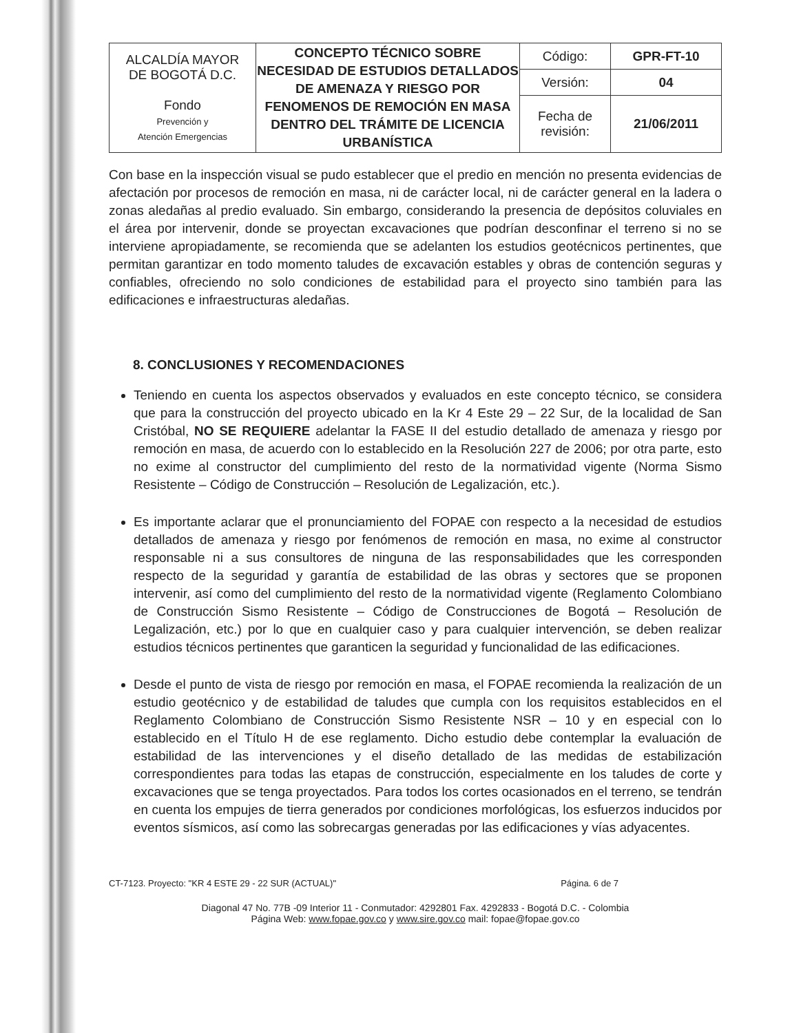| ALCALDÍA MAYOR DE BOGOTÁ D.C. Fondo Prevención y Atención Emergencias | CONCEPTO TÉCNICO SOBRE NECESIDAD DE ESTUDIOS DETALLADOS DE AMENAZA Y RIESGO POR FENOMENOS DE REMOCIÓN EN MASA DENTRO DEL TRÁMITE DE LICENCIA URBANÍSTICA | Código: | GPR-FT-10 |
| | | Versión: | 04 |
| | | Fecha de revisión: | 21/06/2011 |
Con base en la inspección visual se pudo establecer que el predio en mención no presenta evidencias de afectación por procesos de remoción en masa, ni de carácter local, ni de carácter general en la ladera o zonas aledañas al predio evaluado. Sin embargo, considerando la presencia de depósitos coluviales en el área por intervenir, donde se proyectan excavaciones que podrían desconfinar el terreno si no se interviene apropiadamente, se recomienda que se adelanten los estudios geotécnicos pertinentes, que permitan garantizar en todo momento taludes de excavación estables y obras de contención seguras y confiables, ofreciendo no solo condiciones de estabilidad para el proyecto sino también para las edificaciones e infraestructuras aledañas.
8. CONCLUSIONES Y RECOMENDACIONES
Teniendo en cuenta los aspectos observados y evaluados en este concepto técnico, se considera que para la construcción del proyecto ubicado en la Kr 4 Este 29 – 22 Sur, de la localidad de San Cristóbal, NO SE REQUIERE adelantar la FASE II del estudio detallado de amenaza y riesgo por remoción en masa, de acuerdo con lo establecido en la Resolución 227 de 2006; por otra parte, esto no exime al constructor del cumplimiento del resto de la normatividad vigente (Norma Sismo Resistente – Código de Construcción – Resolución de Legalización, etc.).
Es importante aclarar que el pronunciamiento del FOPAE con respecto a la necesidad de estudios detallados de amenaza y riesgo por fenómenos de remoción en masa, no exime al constructor responsable ni a sus consultores de ninguna de las responsabilidades que les corresponden respecto de la seguridad y garantía de estabilidad de las obras y sectores que se proponen intervenir, así como del cumplimiento del resto de la normatividad vigente (Reglamento Colombiano de Construcción Sismo Resistente – Código de Construcciones de Bogotá – Resolución de Legalización, etc.) por lo que en cualquier caso y para cualquier intervención, se deben realizar estudios técnicos pertinentes que garanticen la seguridad y funcionalidad de las edificaciones.
Desde el punto de vista de riesgo por remoción en masa, el FOPAE recomienda la realización de un estudio geotécnico y de estabilidad de taludes que cumpla con los requisitos establecidos en el Reglamento Colombiano de Construcción Sismo Resistente NSR – 10 y en especial con lo establecido en el Título H de ese reglamento. Dicho estudio debe contemplar la evaluación de estabilidad de las intervenciones y el diseño detallado de las medidas de estabilización correspondientes para todas las etapas de construcción, especialmente en los taludes de corte y excavaciones que se tenga proyectados. Para todos los cortes ocasionados en el terreno, se tendrán en cuenta los empujes de tierra generados por condiciones morfológicas, los esfuerzos inducidos por eventos sísmicos, así como las sobrecargas generadas por las edificaciones y vías adyacentes.
CT-7123. Proyecto: "KR 4 ESTE 29 - 22 SUR (ACTUAL)" Página. 6 de 7
Diagonal 47 No. 77B -09 Interior 11 - Conmutador: 4292801 Fax. 4292833 - Bogotá D.C. - Colombia
Página Web: www.fopae.gov.co y www.sire.gov.co mail: fopae@fopae.gov.co